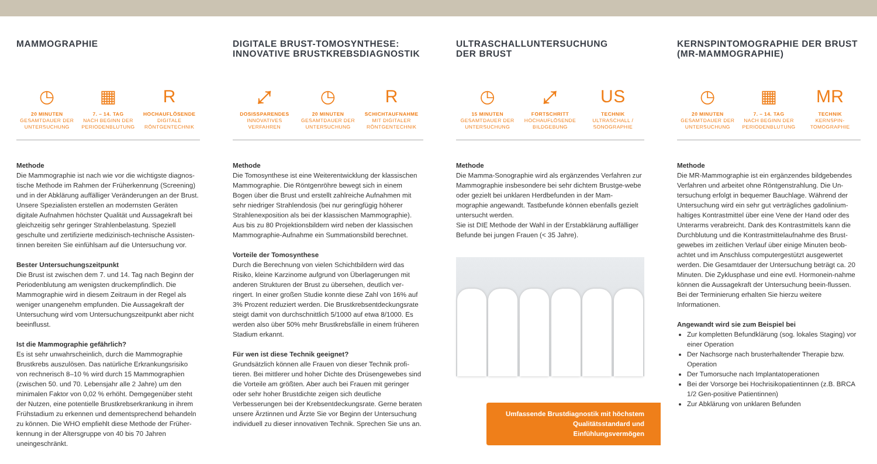MAMMOGRAPHIE
◷
20 MINUTEN
GESAMTDAUER DER UNTERSUCHUNG
▦
7. – 14. TAG
NACH BEGINN DER PERIODENBLUTUNG
R
HOCHAUFLÖSENDE
DIGITALE RÖNTGENTECHNIK
Methode
Die Mammographie ist nach wie vor die wichtigste diagnos-tische Methode im Rahmen der Früherkennung (Screening) und in der Abklärung auffälliger Veränderungen an der Brust. Unsere Spezialisten erstellen an modernsten Geräten digitale Aufnahmen höchster Qualität und Aussagekraft bei gleichzeitig sehr geringer Strahlenbelastung. Speziell geschulte und zertifizierte medizinisch-technische Assisten-tinnen bereiten Sie einfühlsam auf die Untersuchung vor.
Bester Untersuchungszeitpunkt
Die Brust ist zwischen dem 7. und 14. Tag nach Beginn der Periodenblutung am wenigsten druckempfindlich. Die Mammographie wird in diesem Zeitraum in der Regel als weniger unangenehm empfunden. Die Aussagekraft der Untersuchung wird vom Untersuchungszeitpunkt aber nicht beeinflusst.
Ist die Mammographie gefährlich?
Es ist sehr unwahrscheinlich, durch die Mammographie Brustkrebs auszulösen. Das natürliche Erkrankungsrisiko von rechnerisch 8–10 % wird durch 15 Mammographien (zwischen 50. und 70. Lebensjahr alle 2 Jahre) um den minimalen Faktor von 0,02 % erhöht. Demgegenüber steht der Nutzen, eine potentielle Brustkrebserkrankung in ihrem Frühstadium zu erkennen und dementsprechend behandeln zu können. Die WHO empfiehlt diese Methode der Früher-kennung in der Altersgruppe von 40 bis 70 Jahren uneingeschränkt.
DIGITALE BRUST-TOMOSYNTHESE:
INNOVATIVE BRUSTKREBSDIAGNOSTIK
⤢
DOSISSPARENDES
INNOVATIVES VERFAHREN
◷
20 MINUTEN
GESAMTDAUER DER UNTERSUCHUNG
R
SCHICHTAUFNAHME
MIT DIGITALER RÖNTGENTECHNIK
Methode
Die Tomosynthese ist eine Weiterentwicklung der klassischen Mammographie. Die Röntgenröhre bewegt sich in einem Bogen über die Brust und erstellt zahlreiche Aufnahmen mit sehr niedriger Strahlendosis (bei nur geringfügig höherer Strahlenexposition als bei der klassischen Mammographie). Aus bis zu 80 Projektionsbildern wird neben der klassischen Mammographie-Aufnahme ein Summationsbild berechnet.
Vorteile der Tomosynthese
Durch die Berechnung von vielen Schichtbildern wird das Risiko, kleine Karzinome aufgrund von Überlagerungen mit anderen Strukturen der Brust zu übersehen, deutlich ver-ringert. In einer großen Studie konnte diese Zahl von 16% auf 3% Prozent reduziert werden. Die Brustkrebsentdeckungsrate steigt damit von durchschnittlich 5/1000 auf etwa 8/1000. Es werden also über 50% mehr Brustkrebsfälle in einem früheren Stadium erkannt.
Für wen ist diese Technik geeignet?
Grundsätzlich können alle Frauen von dieser Technik profi-tieren. Bei mittlerer und hoher Dichte des Drüsengewebes sind die Vorteile am größten. Aber auch bei Frauen mit geringer oder sehr hoher Brustdichte zeigen sich deutliche Verbesserungen bei der Krebsentdeckungsrate. Gerne beraten unsere Ärztinnen und Ärzte Sie vor Beginn der Untersuchung individuell zu dieser innovativen Technik. Sprechen Sie uns an.
ULTRASCHALLUNTERSUCHUNG
DER BRUST
◷
15 MINUTEN
GESAMTDAUER DER UNTERSUCHUNG
⤢
FORTSCHRITT
HOCHAUFLÖSENDE BILDGEBUNG
US
TECHNIK
ULTRASCHALL / SONOGRAPHIE
Methode
Die Mamma-Sonographie wird als ergänzendes Verfahren zur Mammographie insbesondere bei sehr dichtem Brustge-webe oder gezielt bei unklaren Herdbefunden in der Mam-mographie angewandt. Tastbefunde können ebenfalls gezielt untersucht werden.
Sie ist DIE Methode der Wahl in der Erstabklärung auffälliger Befunde bei jungen Frauen (< 35 Jahre).
Umfassende Brustdiagnostik mit höchstem
Qualitätsstandard und Einfühlungsvermögen
KERNSPINTOMOGRAPHIE DER BRUST
(MR-MAMMOGRAPHIE)
◷
20 MINUTEN
GESAMTDAUER DER UNTERSUCHUNG
▦
7. – 14. TAG
NACH BEGINN DER PERIODENBLUTUNG
MR
TECHNIK
KERNSPIN-TOMOGRAPHIE
Methode
Die MR-Mammographie ist ein ergänzendes bildgebendes Verfahren und arbeitet ohne Röntgenstrahlung. Die Un-tersuchung erfolgt in bequemer Bauchlage. Während der Untersuchung wird ein sehr gut verträgliches gadolinium-haltiges Kontrastmittel über eine Vene der Hand oder des Unterarms verabreicht. Dank des Kontrastmittels kann die Durchblutung und die Kontrastmittelaufnahme des Brust-gewebes im zeitlichen Verlauf über einige Minuten beob-achtet und im Anschluss computergestützt ausgewertet werden. Die Gesamtdauer der Untersuchung beträgt ca. 20 Minuten. Die Zyklusphase und eine evtl. Hormonein-nahme können die Aussagekraft der Untersuchung beein-flussen. Bei der Terminierung erhalten Sie hierzu weitere Informationen.
Angewandt wird sie zum Beispiel bei
Zur kompletten Befundklärung (sog. lokales Staging) vor einer Operation
Der Nachsorge nach brusterhaltender Therapie bzw. Operation
Der Tumorsuche nach Implantatoperationen
Bei der Vorsorge bei Hochrisikopatientinnen (z.B. BRCA 1/2 Gen-positive Patientinnen)
Zur Abklärung von unklaren Befunden